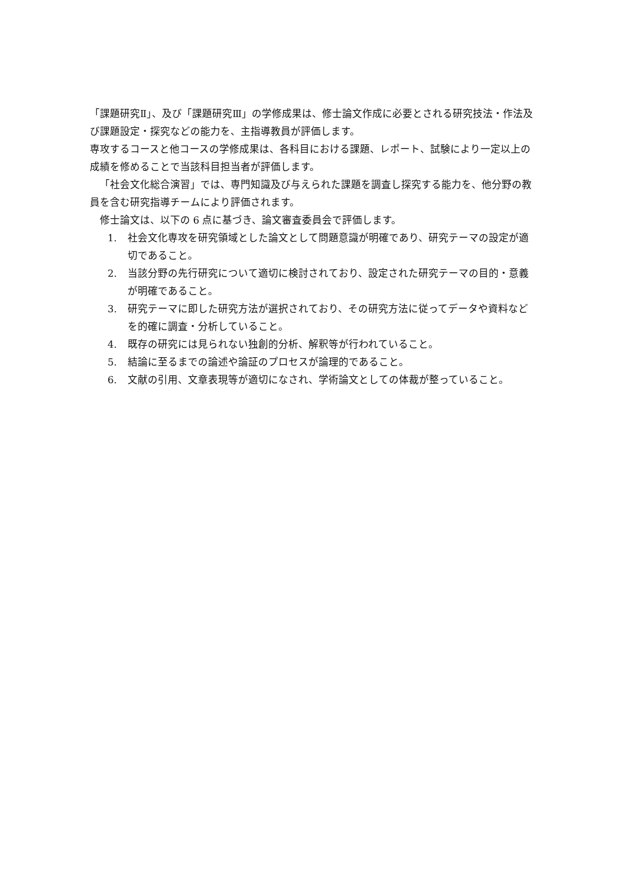「課題研究Ⅱ」、及び「課題研究Ⅲ」の学修成果は、修士論文作成に必要とされる研究技法・作法及び課題設定・探究などの能力を、主指導教員が評価します。
専攻するコースと他コースの学修成果は、各科目における課題、レポート、試験により一定以上の成績を修めることで当該科目担当者が評価します。
「社会文化総合演習」では、専門知識及び与えられた課題を調査し探究する能力を、他分野の教員を含む研究指導チームにより評価されます。
修士論文は、以下の 6 点に基づき、論文審査委員会で評価します。
1. 社会文化専攻を研究領域とした論文として問題意識が明確であり、研究テーマの設定が適切であること。
2. 当該分野の先行研究について適切に検討されており、設定された研究テーマの目的・意義が明確であること。
3. 研究テーマに即した研究方法が選択されており、その研究方法に従ってデータや資料などを的確に調査・分析していること。
4. 既存の研究には見られない独創的分析、解釈等が行われていること。
5. 結論に至るまでの論述や論証のプロセスが論理的であること。
6. 文献の引用、文章表現等が適切になされ、学術論文としての体裁が整っていること。